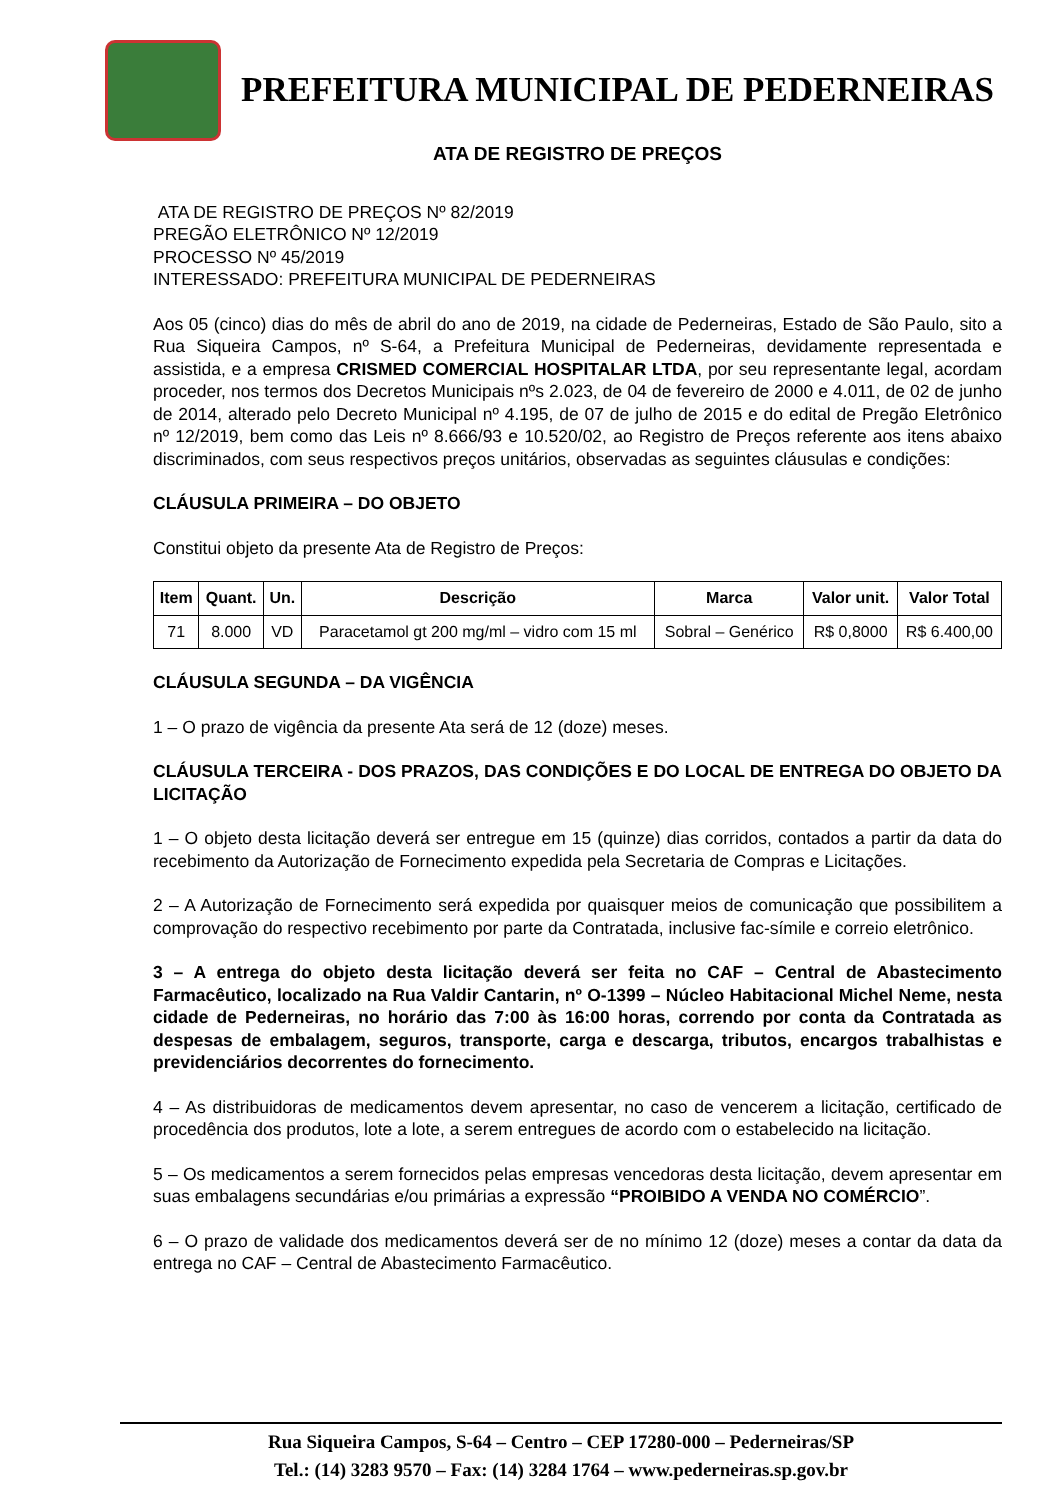PREFEITURA MUNICIPAL DE PEDERNEIRAS
ATA DE REGISTRO DE PREÇOS
ATA DE REGISTRO DE PREÇOS Nº 82/2019
PREGÃO ELETRÔNICO Nº 12/2019
PROCESSO Nº 45/2019
INTERESSADO: PREFEITURA MUNICIPAL DE PEDERNEIRAS
Aos 05 (cinco) dias do mês de abril do ano de 2019, na cidade de Pederneiras, Estado de São Paulo, sito a Rua Siqueira Campos, nº S-64, a Prefeitura Municipal de Pederneiras, devidamente representada e assistida, e a empresa CRISMED COMERCIAL HOSPITALAR LTDA, por seu representante legal, acordam proceder, nos termos dos Decretos Municipais nºs 2.023, de 04 de fevereiro de 2000 e 4.011, de 02 de junho de 2014, alterado pelo Decreto Municipal nº 4.195, de 07 de julho de 2015 e do edital de Pregão Eletrônico nº 12/2019, bem como das Leis nº 8.666/93 e 10.520/02, ao Registro de Preços referente aos itens abaixo discriminados, com seus respectivos preços unitários, observadas as seguintes cláusulas e condições:
CLÁUSULA PRIMEIRA – DO OBJETO
Constitui objeto da presente Ata de Registro de Preços:
| Item | Quant. | Un. | Descrição | Marca | Valor unit. | Valor Total |
| --- | --- | --- | --- | --- | --- | --- |
| 71 | 8.000 | VD | Paracetamol gt 200 mg/ml – vidro com 15 ml | Sobral – Genérico | R$ 0,8000 | R$ 6.400,00 |
CLÁUSULA SEGUNDA – DA VIGÊNCIA
1 – O prazo de vigência da presente Ata será de 12 (doze) meses.
CLÁUSULA TERCEIRA - DOS PRAZOS, DAS CONDIÇÕES E DO LOCAL DE ENTREGA DO OBJETO DA LICITAÇÃO
1 – O objeto desta licitação deverá ser entregue em 15 (quinze) dias corridos, contados a partir da data do recebimento da Autorização de Fornecimento expedida pela Secretaria de Compras e Licitações.
2 – A Autorização de Fornecimento será expedida por quaisquer meios de comunicação que possibilitem a comprovação do respectivo recebimento por parte da Contratada, inclusive fac-símile e correio eletrônico.
3 – A entrega do objeto desta licitação deverá ser feita no CAF – Central de Abastecimento Farmacêutico, localizado na Rua Valdir Cantarin, nº O-1399 – Núcleo Habitacional Michel Neme, nesta cidade de Pederneiras, no horário das 7:00 às 16:00 horas, correndo por conta da Contratada as despesas de embalagem, seguros, transporte, carga e descarga, tributos, encargos trabalhistas e previdenciários decorrentes do fornecimento.
4 – As distribuidoras de medicamentos devem apresentar, no caso de vencerem a licitação, certificado de procedência dos produtos, lote a lote, a serem entregues de acordo com o estabelecido na licitação.
5 – Os medicamentos a serem fornecidos pelas empresas vencedoras desta licitação, devem apresentar em suas embalagens secundárias e/ou primárias a expressão “PROIBIDO A VENDA NO COMÉRCIO”.
6 – O prazo de validade dos medicamentos deverá ser de no mínimo 12 (doze) meses a contar da data da entrega no CAF – Central de Abastecimento Farmacêutico.
Rua Siqueira Campos, S-64 – Centro – CEP 17280-000 – Pederneiras/SP
Tel.: (14) 3283 9570 – Fax: (14) 3284 1764 – www.pederneiras.sp.gov.br